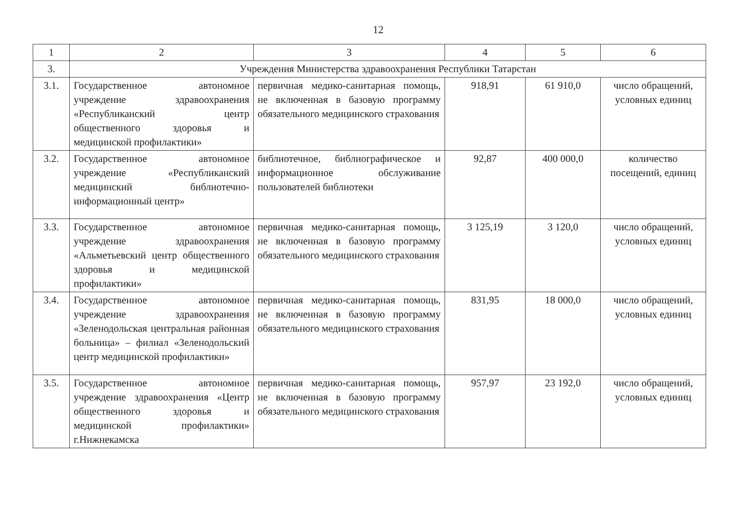12
| 1 | 2 | 3 | 4 | 5 | 6 |
| 3. | Учреждения Министерства здравоохранения Республики Татарстан | | | | |
| 3.1. | Государственное автономное учреждение здравоохранения «Республиканский центр общественного здоровья и медицинской профилактики» | первичная медико-санитарная помощь, не включенная в базовую программу обязательного медицинского страхования | 918,91 | 61 910,0 | число обращений, условных единиц |
| 3.2. | Государственное автономное учреждение «Республиканский медицинский библиотечно-информационный центр» | библиотечное, библиографическое и информационное обслуживание пользователей библиотеки | 92,87 | 400 000,0 | количество посещений, единиц |
| 3.3. | Государственное автономное учреждение здравоохранения «Альметьевский центр общественного здоровья и медицинской профилактики» | первичная медико-санитарная помощь, не включенная в базовую программу обязательного медицинского страхования | 3 125,19 | 3 120,0 | число обращений, условных единиц |
| 3.4. | Государственное автономное учреждение здравоохранения «Зеленодольская центральная районная больница» – филиал «Зеленодольский центр медицинской профилактики» | первичная медико-санитарная помощь, не включенная в базовую программу обязательного медицинского страхования | 831,95 | 18 000,0 | число обращений, условных единиц |
| 3.5. | Государственное автономное учреждение здравоохранения «Центр общественного здоровья и медицинской профилактики» г.Нижнекамска | первичная медико-санитарная помощь, не включенная в базовую программу обязательного медицинского страхования | 957,97 | 23 192,0 | число обращений, условных единиц |